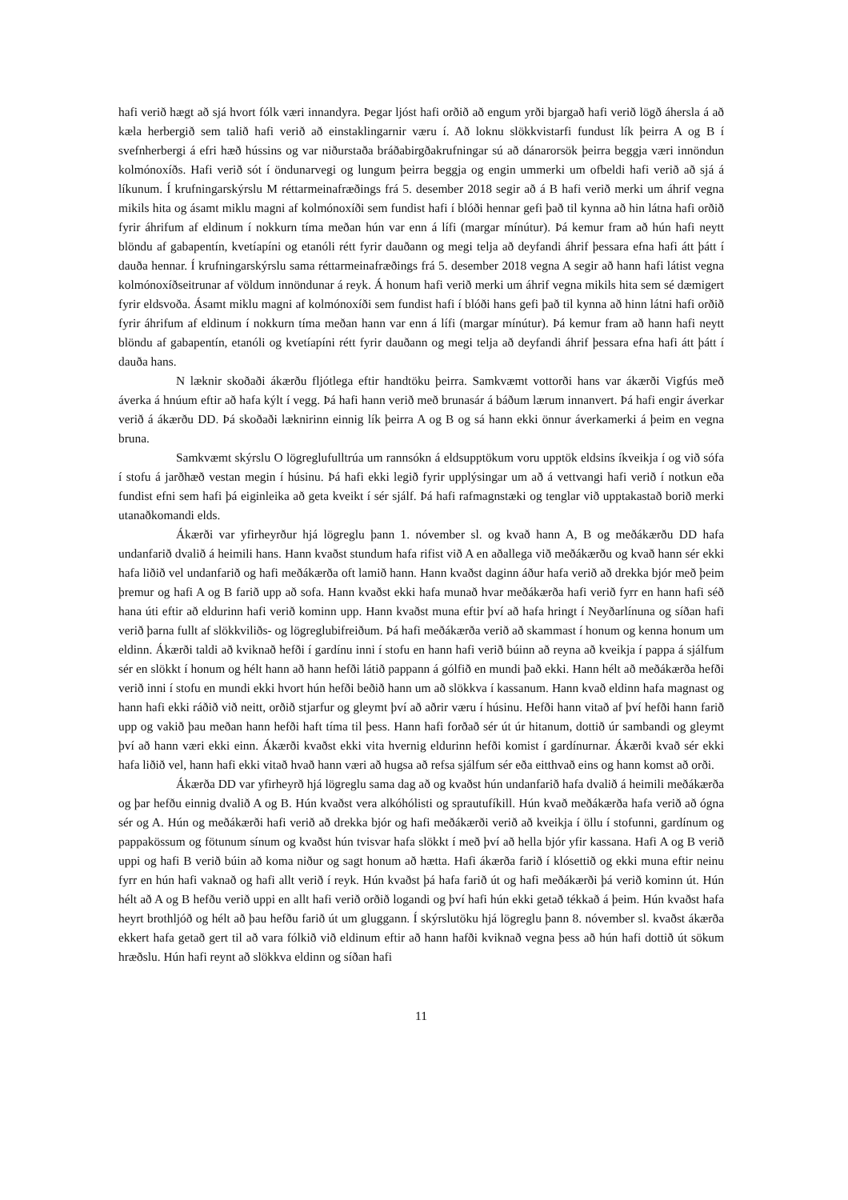hafi verið hægt að sjá hvort fólk væri innandyra. Þegar ljóst hafi orðið að engum yrði bjargað hafi verið lögð áhersla á að kæla herbergið sem talið hafi verið að einstaklingarnir væru í. Að loknu slökkvistarfi fundust lík þeirra A og B í svefnherbergi á efri hæð hússins og var niðurstaða bráðabirgðakrufningar sú að dánarorsök þeirra beggja væri innöndun kolmónoxíðs. Hafi verið sót í öndunarvegi og lungum þeirra beggja og engin ummerki um ofbeldi hafi verið að sjá á líkunum. Í krufningarskýrslu M réttarmeinafræðings frá 5. desember 2018 segir að á B hafi verið merki um áhrif vegna mikils hita og ásamt miklu magni af kolmónoxíði sem fundist hafi í blóði hennar gefi það til kynna að hin látna hafi orðið fyrir áhrifum af eldinum í nokkurn tíma meðan hún var enn á lífi (margar mínútur). Þá kemur fram að hún hafi neytt blöndu af gabapentín, kvetíapíni og etanóli rétt fyrir dauðann og megi telja að deyfandi áhrif þessara efna hafi átt þátt í dauða hennar. Í krufningarskýrslu sama réttarmeinafræðings frá 5. desember 2018 vegna A segir að hann hafi látist vegna kolmónoxíðseitrunar af völdum innöndunar á reyk. Á honum hafi verið merki um áhrif vegna mikils hita sem sé dæmigert fyrir eldsvoða. Ásamt miklu magni af kolmónoxíði sem fundist hafi í blóði hans gefi það til kynna að hinn látni hafi orðið fyrir áhrifum af eldinum í nokkurn tíma meðan hann var enn á lífi (margar mínútur). Þá kemur fram að hann hafi neytt blöndu af gabapentín, etanóli og kvetíapíni rétt fyrir dauðann og megi telja að deyfandi áhrif þessara efna hafi átt þátt í dauða hans.
N læknir skoðaði ákærðu fljótlega eftir handtöku þeirra. Samkvæmt vottorði hans var ákærði Vigfús með áverka á hnúum eftir að hafa kýlt í vegg. Þá hafi hann verið með brunasár á báðum lærum innanvert. Þá hafi engir áverkar verið á ákærðu DD. Þá skoðaði læknirinn einnig lík þeirra A og B og sá hann ekki önnur áverkamerki á þeim en vegna bruna.
Samkvæmt skýrslu O lögreglufulltrúa um rannsókn á eldsupptökum voru upptök eldsins íkveikja í og við sófa í stofu á jarðhæð vestan megin í húsinu. Þá hafi ekki legið fyrir upplýsingar um að á vettvangi hafi verið í notkun eða fundist efni sem hafi þá eiginleika að geta kveikt í sér sjálf. Þá hafi rafmagnstæki og tenglar við upptakastað borið merki utanaðkomandi elds.
Ákærði var yfirheyrður hjá lögreglu þann 1. nóvember sl. og kvað hann A, B og meðákærðu DD hafa undanfarið dvalið á heimili hans. Hann kvaðst stundum hafa rifist við A en aðallega við meðákærðu og kvað hann sér ekki hafa liðið vel undanfarið og hafi meðákærða oft lamið hann. Hann kvaðst daginn áður hafa verið að drekka bjór með þeim þremur og hafi A og B farið upp að sofa. Hann kvaðst ekki hafa munað hvar meðákærða hafi verið fyrr en hann hafi séð hana úti eftir að eldurinn hafi verið kominn upp. Hann kvaðst muna eftir því að hafa hringt í Neyðarlínuna og síðan hafi verið þarna fullt af slökkviliðs- og lögreglubifreiðum. Þá hafi meðákærða verið að skammast í honum og kenna honum um eldinn. Ákærði taldi að kviknað hefði í gardínu inni í stofu en hann hafi verið búinn að reyna að kveikja í pappa á sjálfum sér en slökkt í honum og hélt hann að hann hefði látið pappann á gólfið en mundi það ekki. Hann hélt að meðákærða hefði verið inni í stofu en mundi ekki hvort hún hefði beðið hann um að slökkva í kassanum. Hann kvað eldinn hafa magnast og hann hafi ekki ráðið við neitt, orðið stjarfur og gleymt því að aðrir væru í húsinu. Hefði hann vitað af því hefði hann farið upp og vakið þau meðan hann hefði haft tíma til þess. Hann hafi forðað sér út úr hitanum, dottið úr sambandi og gleymt því að hann væri ekki einn. Ákærði kvaðst ekki vita hvernig eldurinn hefði komist í gardínurnar. Ákærði kvað sér ekki hafa liðið vel, hann hafi ekki vitað hvað hann væri að hugsa að refsa sjálfum sér eða eitthvað eins og hann komst að orði.
Ákærða DD var yfirheyrð hjá lögreglu sama dag að og kvaðst hún undanfarið hafa dvalið á heimili meðákærða og þar hefðu einnig dvalið A og B. Hún kvaðst vera alkóhólisti og sprautufíkill. Hún kvað meðákærða hafa verið að ógna sér og A. Hún og meðákærði hafi verið að drekka bjór og hafi meðákærði verið að kveikja í öllu í stofunni, gardínum og pappakössum og fötunum sínum og kvaðst hún tvisvar hafa slökkt í með því að hella bjór yfir kassana. Hafi A og B verið uppi og hafi B verið búin að koma niður og sagt honum að hætta. Hafi ákærða farið í klósettið og ekki muna eftir neinu fyrr en hún hafi vaknað og hafi allt verið í reyk. Hún kvaðst þá hafa farið út og hafi meðákærði þá verið kominn út. Hún hélt að A og B hefðu verið uppi en allt hafi verið orðið logandi og því hafi hún ekki getað tékkað á þeim. Hún kvaðst hafa heyrt brothljóð og hélt að þau hefðu farið út um gluggann. Í skýrslutöku hjá lögreglu þann 8. nóvember sl. kvaðst ákærða ekkert hafa getað gert til að vara fólkið við eldinum eftir að hann hafði kviknað vegna þess að hún hafi dottið út sökum hræðslu. Hún hafi reynt að slökkva eldinn og síðan hafi
11